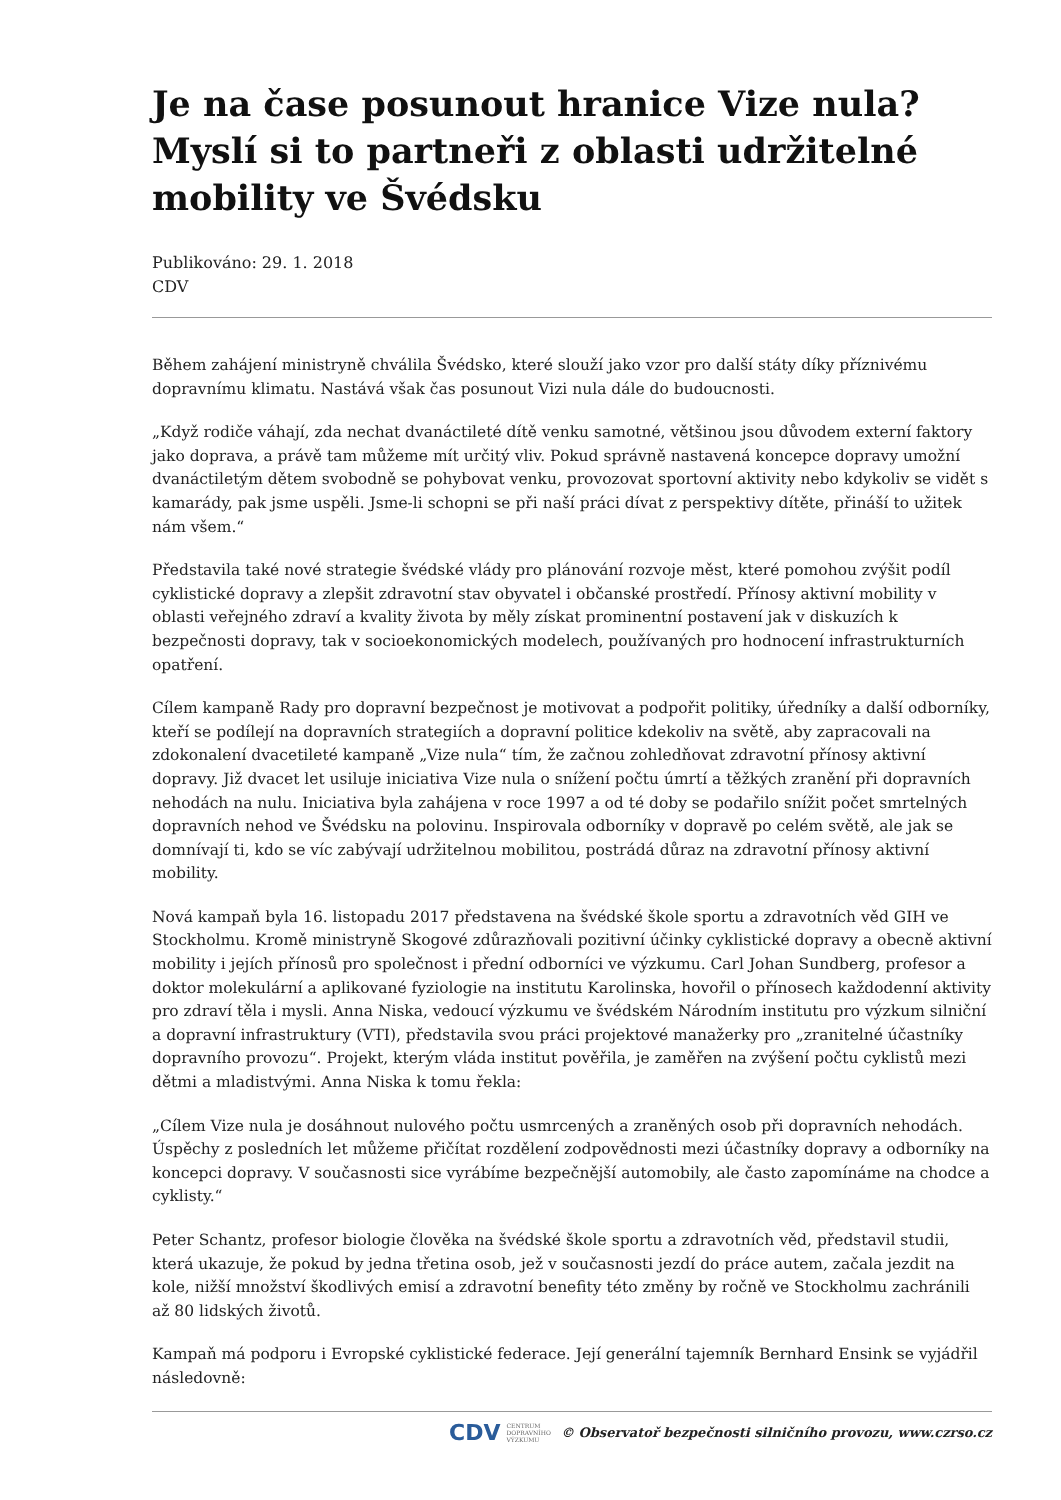Je na čase posunout hranice Vize nula? Myslí si to partneři z oblasti udržitelné mobility ve Švédsku
Publikováno: 29. 1. 2018
CDV
Během zahájení ministryně chválila Švédsko, které slouží jako vzor pro další státy díky příznivému dopravnímu klimatu. Nastává však čas posunout Vizi nula dále do budoucnosti.
„Když rodiče váhají, zda nechat dvanáctileté dítě venku samotné, většinou jsou důvodem externí faktory jako doprava, a právě tam můžeme mít určitý vliv. Pokud správně nastavená koncepce dopravy umožní dvanáctiletým dětem svobodně se pohybovat venku, provozovat sportovní aktivity nebo kdykoliv se vidět s kamarády, pak jsme uspěli. Jsme-li schopni se při naší práci dívat z perspektivy dítěte, přináší to užitek nám všem.“
Představila také nové strategie švédské vlády pro plánování rozvoje měst, které pomohou zvýšit podíl cyklistické dopravy a zlepšit zdravotní stav obyvatel i občanské prostředí. Přínosy aktivní mobility v oblasti veřejného zdraví a kvality života by měly získat prominentní postavení jak v diskuzích k bezpečnosti dopravy, tak v socioekonomických modelech, používaných pro hodnocení infrastrukturních opatření.
Cílem kampaně Rady pro dopravní bezpečnost je motivovat a podpořit politiky, úředníky a další odborníky, kteří se podílejí na dopravních strategiích a dopravní politice kdekoliv na světě, aby zapracovali na zdokonalení dvacetileté kampaně „Vize nula“ tím, že začnou zohledňovat zdravotní přínosy aktivní dopravy. Již dvacet let usiluje iniciativa Vize nula o snížení počtu úmrtí a těžkých zranění při dopravních nehodách na nulu. Iniciativa byla zahájena v roce 1997 a od té doby se podařilo snížit počet smrtelných dopravních nehod ve Švédsku na polovinu. Inspirovala odborníky v dopravě po celém světě, ale jak se domnívají ti, kdo se víc zabývají udržitelnou mobilitou, postrádá důraz na zdravotní přínosy aktivní mobility.
Nová kampaň byla 16. listopadu 2017 představena na švédské škole sportu a zdravotních věd GIH ve Stockholmu. Kromě ministryně Skogové zdůrazňovali pozitivní účinky cyklistické dopravy a obecně aktivní mobility i jejích přínosů pro společnost i přední odborníci ve výzkumu. Carl Johan Sundberg, profesor a doktor molekulární a aplikované fyziologie na institutu Karolinska, hovořil o přínosech každodenní aktivity pro zdraví těla i mysli. Anna Niska, vedoucí výzkumu ve švédském Národním institutu pro výzkum silniční a dopravní infrastruktury (VTI), představila svou práci projektové manažerky pro „zranitelné účastníky dopravního provozu“. Projekt, kterým vláda institut pověřila, je zaměřen na zvýšení počtu cyklistů mezi dětmi a mladistvými. Anna Niska k tomu řekla:
„Cílem Vize nula je dosáhnout nulového počtu usmrcených a zraněných osob při dopravních nehodách. Úspěchy z posledních let můžeme přičítat rozdělení zodpovědnosti mezi účastníky dopravy a odborníky na koncepci dopravy. V současnosti sice vyrábíme bezpečnější automobily, ale často zapomínáme na chodce a cyklisty.“
Peter Schantz, profesor biologie člověka na švédské škole sportu a zdravotních věd, představil studii, která ukazuje, že pokud by jedna třetina osob, jež v současnosti jezdí do práce autem, začala jezdit na kole, nižší množství škodlivých emisí a zdravotní benefity této změny by ročně ve Stockholmu zachránili až 80 lidských životů.
Kampaň má podporu i Evropské cyklistické federace. Její generální tajemník Bernhard Ensink se vyjádřil následovně:
CDV CENTRUM
DOPRAVNÍHO
VÝZKUMU © Observatoř bezpečnosti silničního provozu, www.czrso.cz